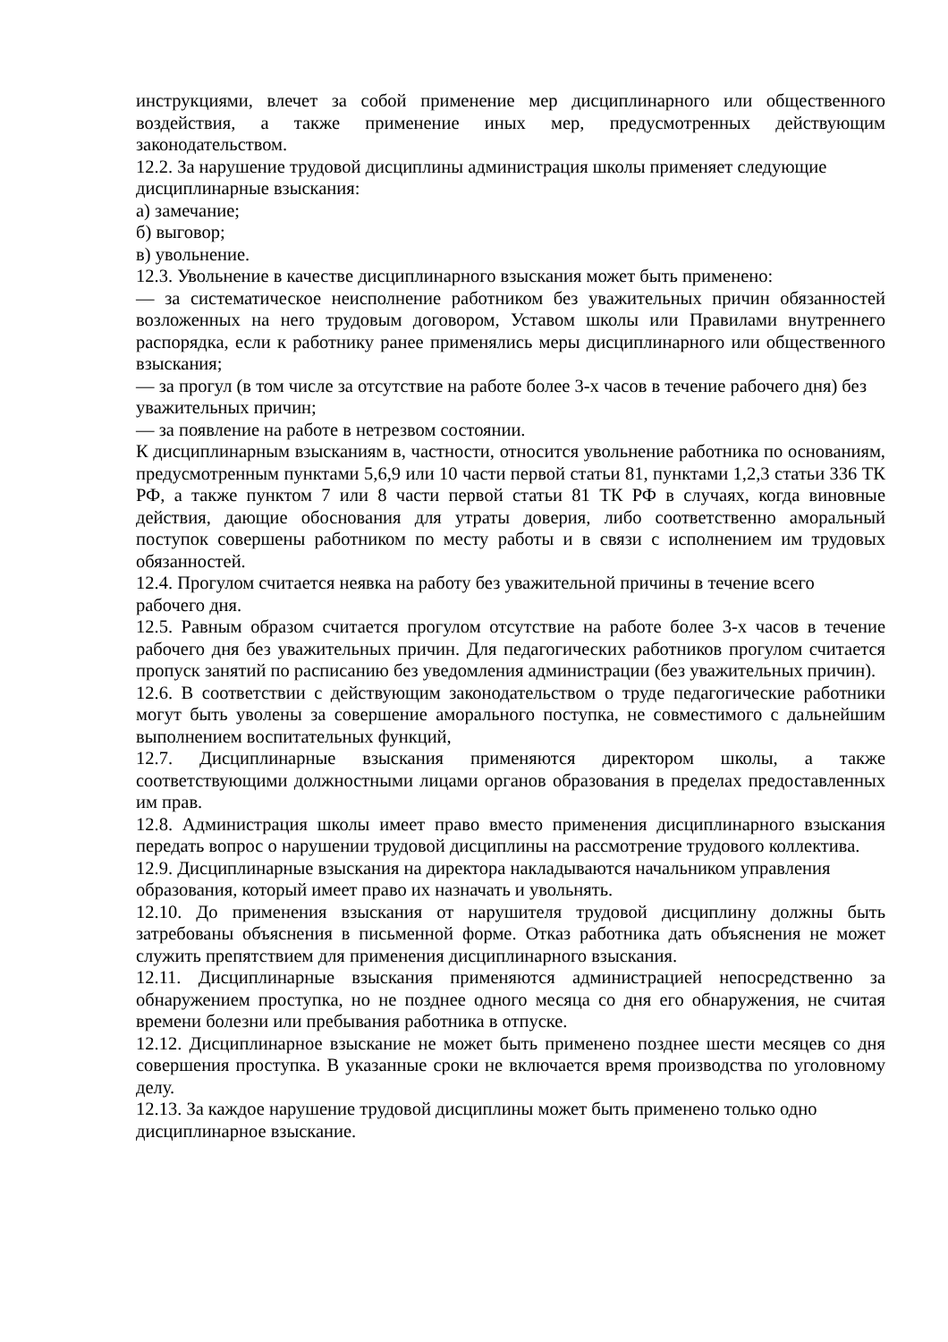инструкциями, влечет за собой применение мер дисциплинарного или общественного воздействия, а также применение иных мер, предусмотренных действующим законодательством.
12.2. За нарушение трудовой дисциплины администрация школы применяет следующие дисциплинарные взыскания:
а) замечание;
б) выговор;
в) увольнение.
12.3. Увольнение в качестве дисциплинарного взыскания может быть применено:
— за систематическое неисполнение работником без уважительных причин обязанностей возложенных на него трудовым договором, Уставом школы или Правилами внутреннего распорядка, если к работнику ранее применялись меры дисциплинарного или общественного взыскания;
— за прогул (в том числе за отсутствие на работе более 3-х часов в течение рабочего дня) без уважительных причин;
— за появление на работе в нетрезвом состоянии.
К дисциплинарным взысканиям в, частности, относится увольнение работника по основаниям, предусмотренным пунктами 5,6,9 или 10 части первой статьи 81, пунктами 1,2,3 статьи 336 ТК РФ, а также пунктом 7 или 8 части первой статьи 81 ТК РФ в случаях, когда виновные действия, дающие обоснования для утраты доверия, либо соответственно аморальный поступок совершены работником по месту работы и в связи с исполнением им трудовых обязанностей.
12.4. Прогулом считается неявка на работу без уважительной причины в течение всего рабочего дня.
12.5. Равным образом считается прогулом отсутствие на работе более 3-х часов в течение рабочего дня без уважительных причин. Для педагогических работников прогулом считается пропуск занятий по расписанию без уведомления администрации (без уважительных причин).
12.6. В соответствии с действующим законодательством о труде педагогические работники могут быть уволены за совершение аморального поступка, не совместимого с дальнейшим выполнением воспитательных функций,
12.7. Дисциплинарные взыскания применяются директором школы, а также соответствующими должностными лицами органов образования в пределах предоставленных им прав.
12.8. Администрация школы имеет право вместо применения дисциплинарного взыскания передать вопрос о нарушении трудовой дисциплины на рассмотрение трудового коллектива.
12.9. Дисциплинарные взыскания на директора накладываются начальником управления образования, который имеет право их назначать и увольнять.
12.10. До применения взыскания от нарушителя трудовой дисциплину должны быть затребованы объяснения в письменной форме. Отказ работника дать объяснения не может служить препятствием для применения дисциплинарного взыскания.
12.11. Дисциплинарные взыскания применяются администрацией непосредственно за обнаружением проступка, но не позднее одного месяца со дня его обнаружения, не считая времени болезни или пребывания работника в отпуске.
12.12. Дисциплинарное взыскание не может быть применено позднее шести месяцев со дня совершения проступка. В указанные сроки не включается время производства по уголовному делу.
12.13. За каждое нарушение трудовой дисциплины может быть применено только одно дисциплинарное взыскание.